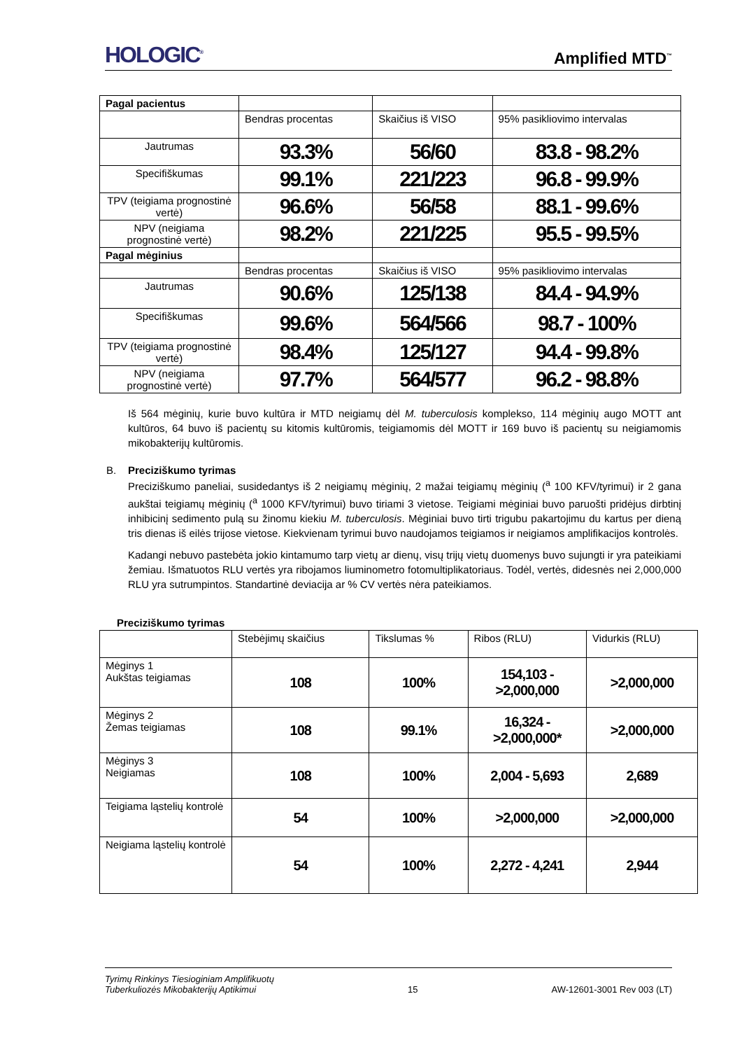HOLOGIC<sup>®</sup> Amplified MTD<sup>™</sup>
| Pagal pacientus | | | |
| | Bendras procentas | Skaičius iš VISO | 95% pasikliovimo intervalas |
| Jautrumas | 93.3% | 56/60 | 83.8 - 98.2% |
| Specifiškumas | 99.1% | 221/223 | 96.8 - 99.9% |
| TPV (teigiama prognostinė vertė) | 96.6% | 56/58 | 88.1 - 99.6% |
| NPV (neigiama prognostinė vertė) | 98.2% | 221/225 | 95.5 - 99.5% |
| Pagal mėginius | | | |
| | Bendras procentas | Skaičius iš VISO | 95% pasikliovimo intervalas |
| Jautrumas | 90.6% | 125/138 | 84.4 - 94.9% |
| Specifiškumas | 99.6% | 564/566 | 98.7 - 100% |
| TPV (teigiama prognostinė vertė) | 98.4% | 125/127 | 94.4 - 99.8% |
| NPV (neigiama prognostinė vertė) | 97.7% | 564/577 | 96.2 - 98.8% |
Iš 564 mėginių, kurie buvo kultūra ir MTD neigiamų dėl M. tuberculosis komplekso, 114 mėginių augo MOTT ant kultūros, 64 buvo iš pacientų su kitomis kultūromis, teigiamomis dėl MOTT ir 169 buvo iš pacientų su neigiamomis mikobakterijų kultūromis.
B. Preciziškumo tyrimas
Preciziškumo paneliai, susidedantys iš 2 neigiamų mėginių, 2 mažai teigiamų mėginių (<sup>a</sup> 100 KFV/tyrimui) ir 2 gana aukštai teigiamų mėginių (<sup>a</sup> 1000 KFV/tyrimui) buvo tiriami 3 vietose. Teigiami mėginiai buvo paruošti pridėjus dirbtinį inhibicinį sedimento pulą su žinomu kiekiu M. tuberculosis. Mėginiai buvo tirti trigubu pakartojimu du kartus per dieną tris dienas iš eilės trijose vietose. Kiekvienam tyrimui buvo naudojamos teigiamos ir neigiamos amplifikacijos kontrolės.
Kadangi nebuvo pastebėta jokio kintamumo tarp vietų ar dienų, visų trijų vietų duomenys buvo sujungti ir yra pateikiami žemiau. Išmatuotos RLU vertės yra ribojamos liuminometro fotomultiplikatoriaus. Todėl, vertės, didesnės nei 2,000,000 RLU yra sutrumpintos. Standartinė deviacija ar % CV vertės nėra pateikiamos.
Preciziškumo tyrimas
| | Stebėjimų skaičius | Tikslumas % | Ribos (RLU) | Vidurkis (RLU) |
| Mėginys 1 Aukštas teigiamas | 108 | 100% | 154,103 - >2,000,000 | >2,000,000 |
| Mėginys 2 Žemas teigiamas | 108 | 99.1% | 16,324 - >2,000,000* | >2,000,000 |
| Mėginys 3 Neigiamas | 108 | 100% | 2,004 - 5,693 | 2,689 |
| Teigiama ląstelių kontrolė | 54 | 100% | >2,000,000 | >2,000,000 |
| Neigiama ląstelių kontrolė | 54 | 100% | 2,272 - 4,241 | 2,944 |
Tyrimų Rinkinys Tiesioginiam Amplifikuotų
Tuberkuliozės Mikobakterijų Aptikimui 15 AW-12601-3001 Rev 003 (LT)